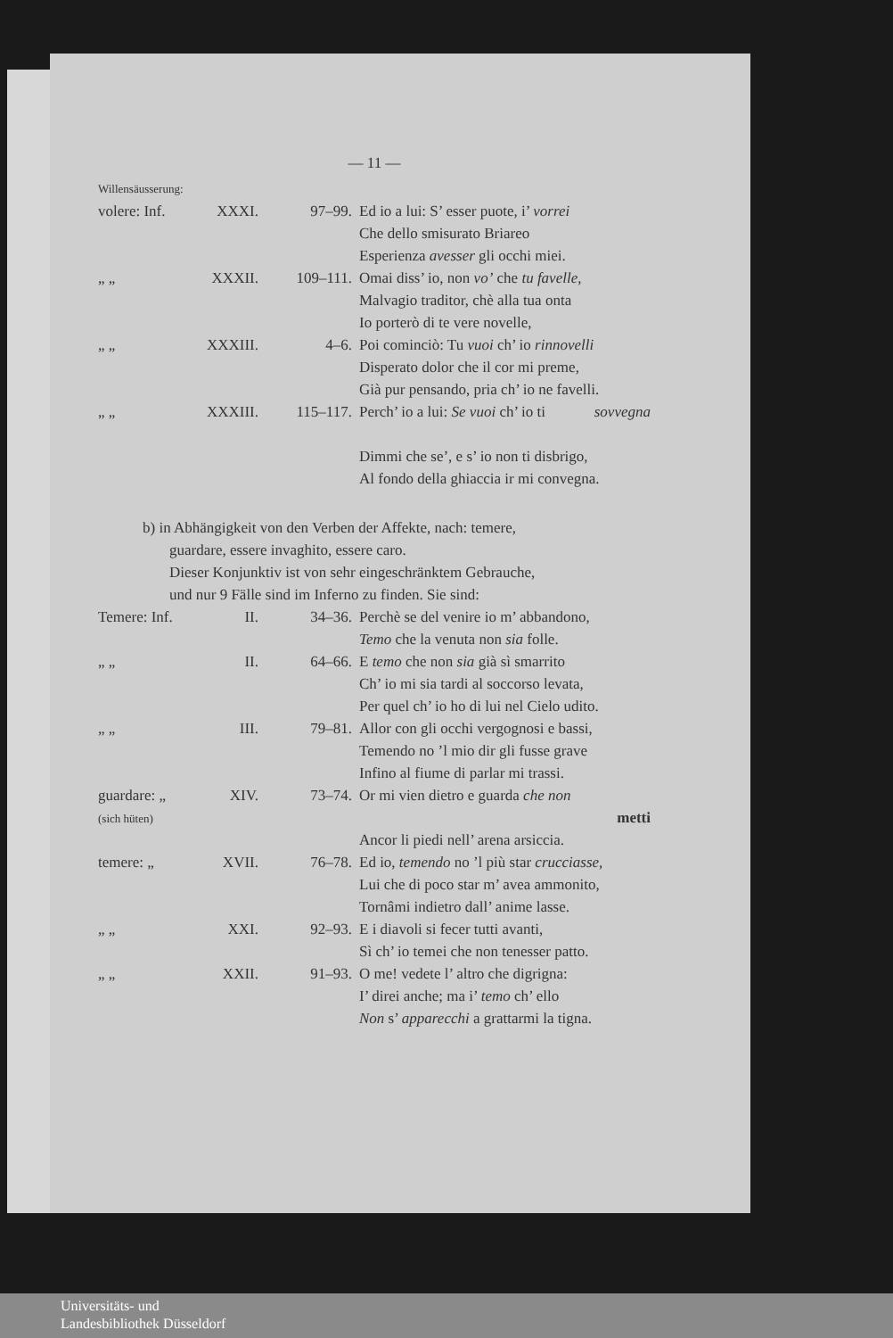— 11 —
Willensäusserung:
volere: Inf.
XXXI. 97–99. Ed io a lui: S’ esser puote, i’ vorrei
Che dello smisurato Briareo
Esperienza avesser gli occhi miei.
„ „ XXXII. 109–111. Omai diss’ io, non vo’ che tu favelle,
Malvagio traditor, chè alla tua onta
Io porterò di te vere novelle,
„ „ XXXIII. 4–6. Poi cominciò: Tu vuoi ch’ io rinnovelli
Disperato dolor che il cor mi preme,
Già pur pensando, pria ch’ io ne favelli.
„ „ XXXIII. 115–117. Perch’ io a lui: Se vuoi ch’ io ti sovvegna
Dimmi che se’, e s’ io non ti disbrigo,
Al fondo della ghiaccia ir mi convegna.
b) in Abhängigkeit von den Verben der Affekte, nach: temere,
guardare, essere invaghito, essere caro.
Dieser Konjunktiv ist von sehr eingeschränktem Gebrauche,
und nur 9 Fälle sind im Inferno zu finden. Sie sind:
Temere: Inf.
II. 34–36. Perchè se del venire io m’ abbandono,
Temo che la venuta non sia folle.
„ „ II. 64–66. E temo che non sia già sì smarrito
Ch’ io mi sia tardi al soccorso levata,
Per quel ch’ io ho di lui nel Cielo udito.
„ „ III. 79–81. Allor con gli occhi vergognosi e bassi,
Temendo no ’l mio dir gli fusse grave
Infino al fiume di parlar mi trassi.
guardare: „
(sich hüten)
XIV. 73–74. Or mi vien dietro e guarda che non
metti
Ancor li piedi nell’ arena arsiccia.
temere: „ XVII. 76–78. Ed io, temendo no ’l più star crucciasse,
Lui che di poco star m’ avea ammonito,
Tornâmi indietro dall’ anime lasse.
„ „ XXI. 92–93. E i diavoli si fecer tutti avanti,
Sì ch’ io temei che non tenesser patto.
„ „ XXII. 91–93. O me! vedete l’ altro che digrigna:
I’ direi anche; ma i’ temo ch’ ello
Non s’ apparecchi a grattarmi la tigna.
Universitäts- und
Landesbibliothek Düsseldorf